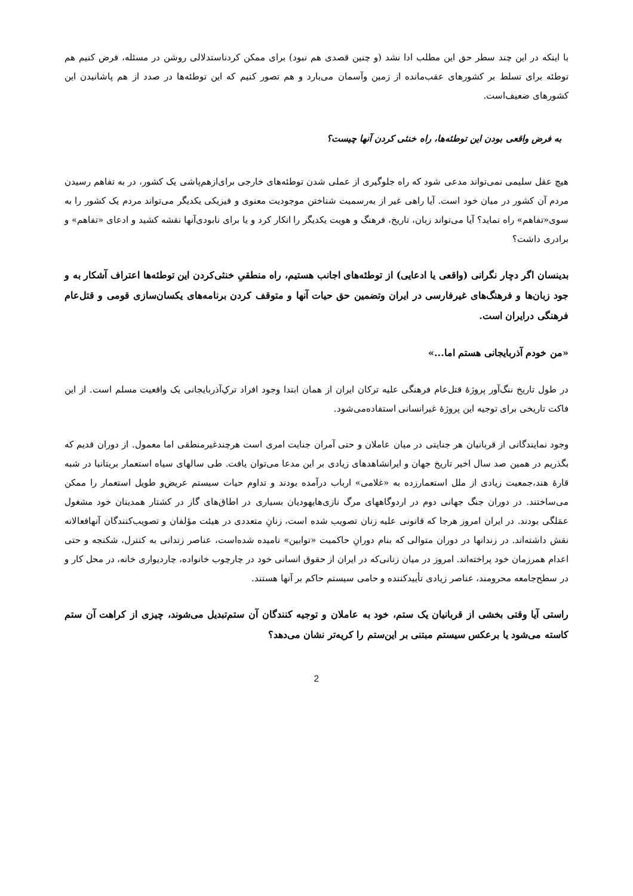با اینکه در این چند سطر حق این مطلب ادا نشد (و چنین قصدی هم نبود) برای ممکن کردناستدلالی روشن در مسئله، فرض کنیم هم توطئه برای تسلط بر کشورهای عقب‌مانده از زمین وآسمان می‌بارد و هم تصور کنیم که این توطئه‌ها در صدد از هم پاشانیدن این کشورهای ضعیف‌است.
به فرض واقعی بودن این توطئه‌ها، راه خنثی کردن آنها چیست؟
هیچ عقل سلیمی نمی‌تواند مدعی شود که راه جلوگیری از عملی شدن توطئه‌های خارجی برای‌ازهم‌پاشی یک کشور، در به تفاهم رسیدن مردم آن کشور در میان خود است. آیا راهی غیر از به‌رسمیت شناختن موجودیت معنوی و فیزیکی یکدیگر می‌تواند مردم یک کشور را به سوی«تفاهم» راه نماید؟ آیا می‌تواند زبان، تاریخ، فرهنگ و هویت یکدیگر را انکار کرد و یا برای نابودی‌آنها نقشه کشید و ادعای «تفاهم» و برادری داشت؟
بدینسان اگر دچار نگرانی (واقعی یا ادعایی) از توطئه‌های اجانب هستیم، راه منطقیِ خنثی‌کردن این توطئه‌ها اعتراف آشکار به و جود زبان‌ها و فرهنگ‌های غیرفارسی در ایران وتضمین حق حیات آنها و متوقف کردن برنامه‌های یکسان‌سازی قومی و قتل‌عام فرهنگی درایران است.
«من خودم آذربایجانی هستم اما...»
در طول تاریخ ننگ‌آور پروژۀ قتل‌عام فرهنگی علیه ترکان ایران از همان ابتدا وجود افراد ترکِ‌آذربایجانی یک واقعیت مسلم است. از این فاکت تاریخی برای توجیه این پروژۀ غیرانسانی استفاده‌می‌شود.
وجود نمایندگانی از قربانیان هر جنایتی در میان عاملان و حتی آمران جنایت امری است هرچندغیرمنطقی اما معمول. از دوران قدیم که بگذریم در همین صد سال اخیر تاریخ جهان و ایرانشاهدهای زیادی بر این مدعا می‌توان یافت. طی سالهای سیاه استعمار بریتانیا در شبه قارۀ هند،جمعیت زیادی از ملل استعمارزده به «غلامی» ارباب درآمده بودند و تداوم حیات سیستم عریض‌و طویل استعمار را ممکن می‌ساختند. در دوران جنگ جهانی دوم در اردوگاههای مرگ نازی‌هایهودیان بسیاری در اطاق‌های گاز در کشتار همدینان خود مشغول عمَلگی بودند. در ایران امروز هرجا که قانونی علیه زنان تصویب شده است، زنانِ متعددی در هیئت مؤلفان و تصویب‌کنندگان آنهافعالانه نقش داشته‌اند. در زندانها در دوران متوالی که بنام دورانِ حاکمیت «توابین» نامیده شده‌است، عناصر زندانی به کنترل، شکنجه و حتی اعدام همرزمان خود پراخته‌اند. امروز در میان زنانی‌که در ایران از حقوق انسانی خود در چارچوب خانواده، چاردیواری خانه، در محل کار و در سطح‌جامعه محرومند، عناصر زیادی تأییدکننده و حامی سیستم حاکم بر آنها هستند.
راستی آیا وقتی بخشی از قربانیان یک ستم، خود به عاملان و توجیه کنندگان آن ستم‌تبدیل می‌شوند، چیزی از کراهت آن ستم کاسته می‌شود یا برعکس سیستم مبتنی بر این‌ستم را کریه‌تر نشان می‌دهد؟
2